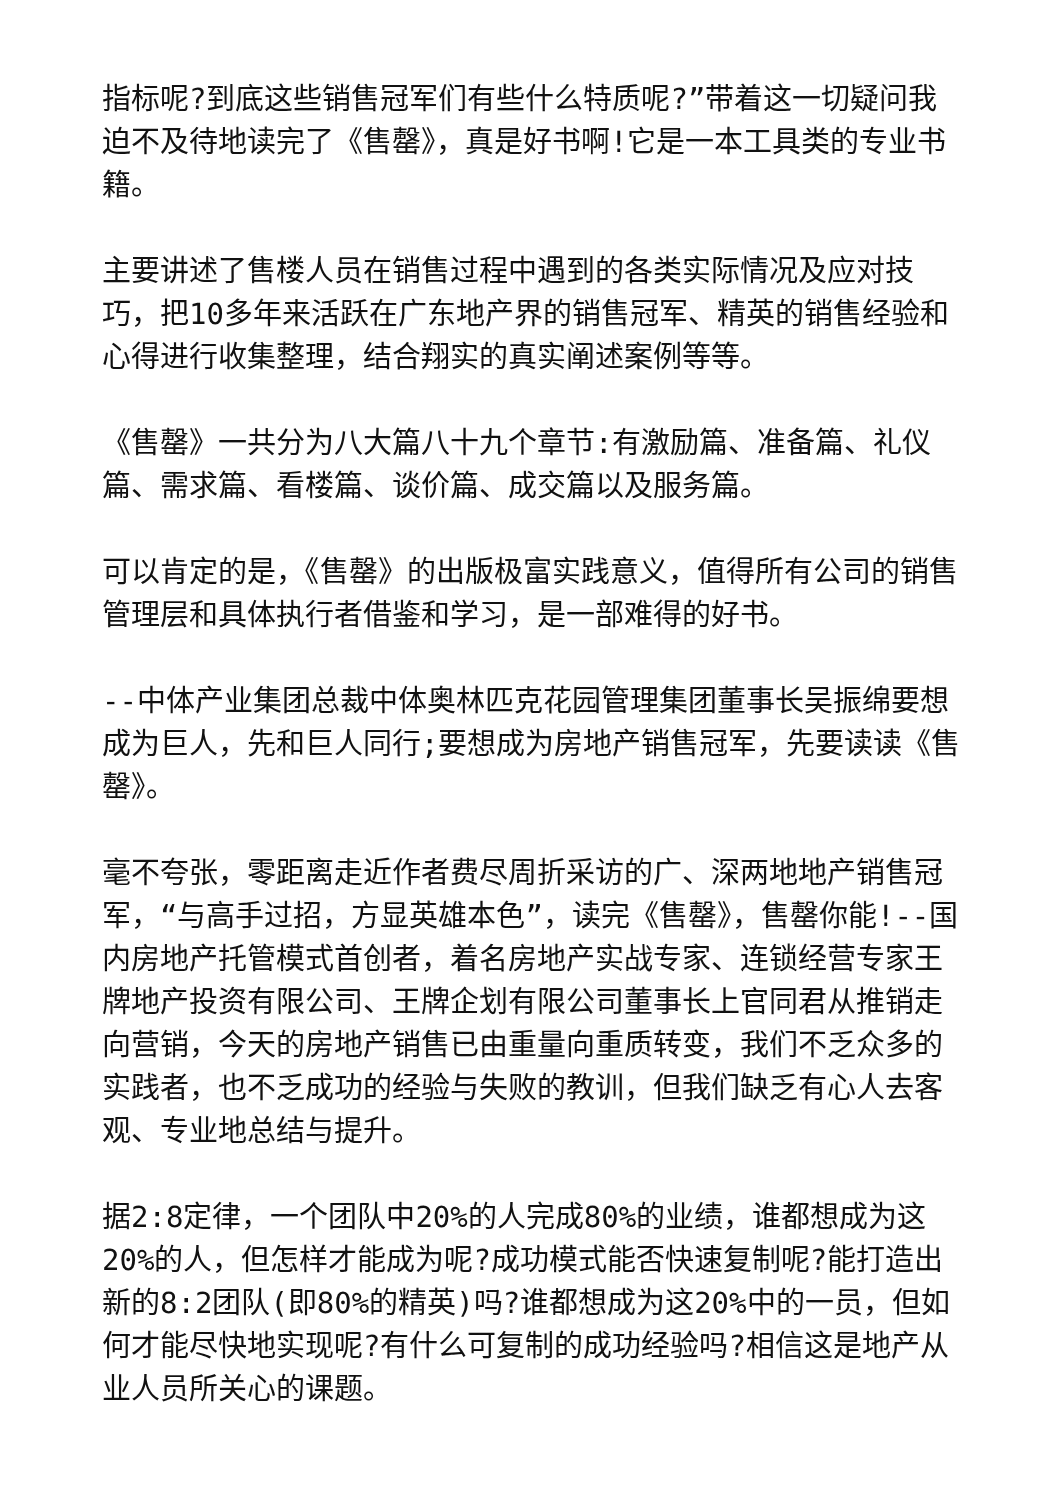指标呢?到底这些销售冠军们有些什么特质呢?”带着这一切疑问我迫不及待地读完了《售罄》，真是好书啊!它是一本工具类的专业书籍。
主要讲述了售楼人员在销售过程中遇到的各类实际情况及应对技巧，把10多年来活跃在广东地产界的销售冠军、精英的销售经验和心得进行收集整理，结合翔实的真实阐述案例等等。
《售罄》一共分为八大篇八十九个章节:有激励篇、准备篇、礼仪篇、需求篇、看楼篇、谈价篇、成交篇以及服务篇。
可以肯定的是，《售罄》的出版极富实践意义，值得所有公司的销售管理层和具体执行者借鉴和学习，是一部难得的好书。
--中体产业集团总裁中体奥林匹克花园管理集团董事长吴振绵要想成为巨人，先和巨人同行;要想成为房地产销售冠军，先要读读《售罄》。
毫不夸张，零距离走近作者费尽周折采访的广、深两地地产销售冠军，“与高手过招，方显英雄本色”，读完《售罄》，售罄你能!--国内房地产托管模式首创者，着名房地产实战专家、连锁经营专家王牌地产投资有限公司、王牌企划有限公司董事长上官同君从推销走向营销，今天的房地产销售已由重量向重质转变，我们不乏众多的实践者，也不乏成功的经验与失败的教训，但我们缺乏有心人去客观、专业地总结与提升。
据2:8定律，一个团队中20%的人完成80%的业绩，谁都想成为这20%的人，但怎样才能成为呢?成功模式能否快速复制呢?能打造出新的8:2团队(即80%的精英)吗?谁都想成为这20%中的一员，但如何才能尽快地实现呢?有什么可复制的成功经验吗?相信这是地产从业人员所关心的课题。